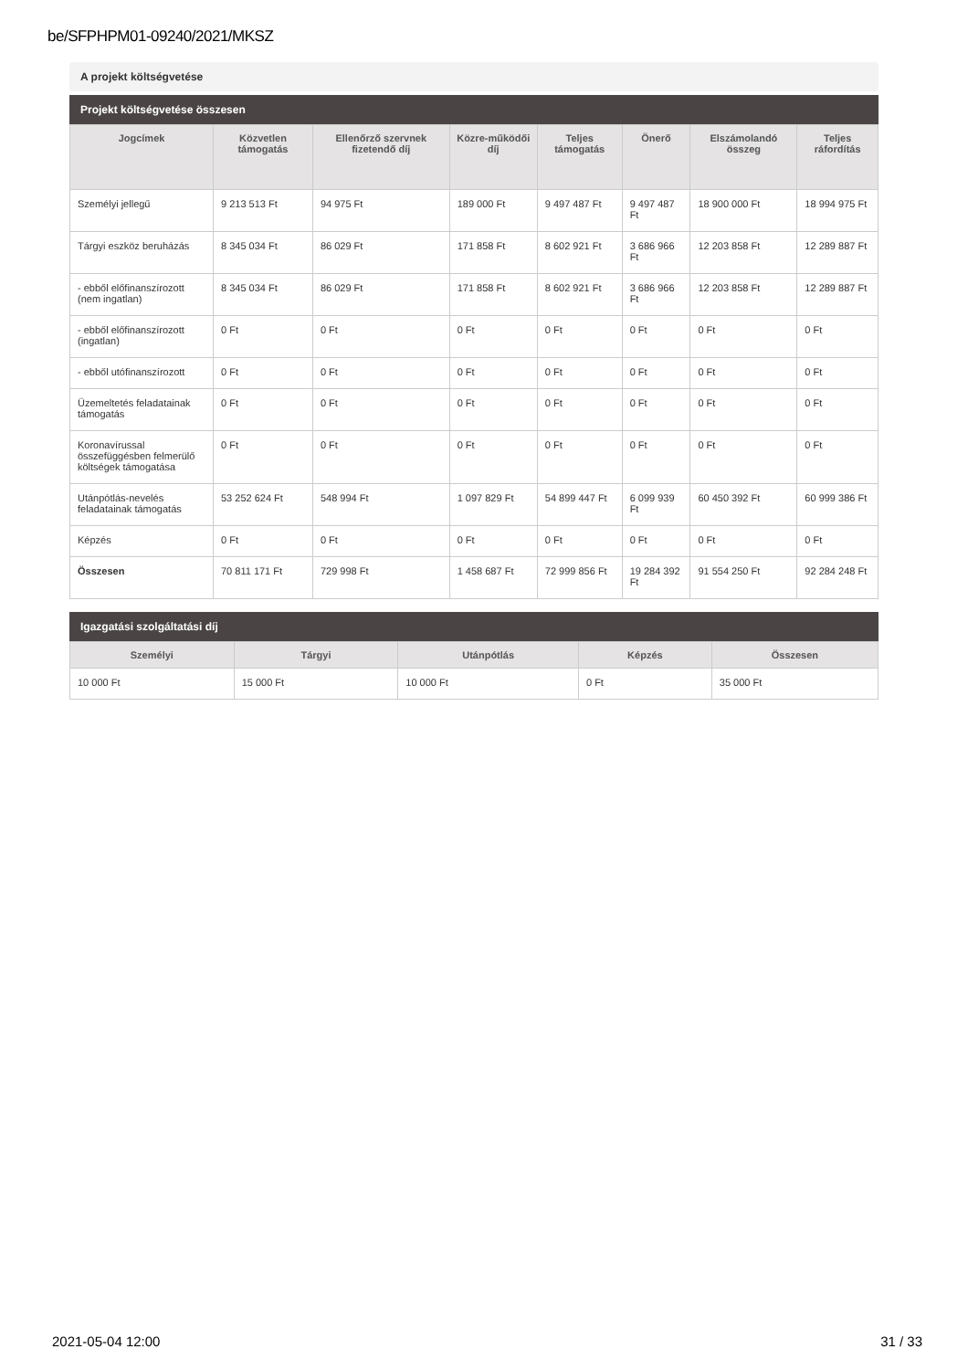be/SFPHPM01-09240/2021/MKSZ
A projekt költségvetése
Projekt költségvetése összesen
| Jogcímek | Közvetlen támogatás | Ellenőrző szervnek fizetendő díj | Közre-működői díj | Teljes támogatás | Önerő | Elszámolandó összeg | Teljes ráfordítás |
| --- | --- | --- | --- | --- | --- | --- | --- |
| Személyi jellegű | 9 213 513 Ft | 94 975 Ft | 189 000 Ft | 9 497 487 Ft | 9 497 487 Ft | 18 900 000 Ft | 18 994 975 Ft |
| Tárgyi eszköz beruházás | 8 345 034 Ft | 86 029 Ft | 171 858 Ft | 8 602 921 Ft | 3 686 966 Ft | 12 203 858 Ft | 12 289 887 Ft |
| - ebből előfinanszírozott (nem ingatlan) | 8 345 034 Ft | 86 029 Ft | 171 858 Ft | 8 602 921 Ft | 3 686 966 Ft | 12 203 858 Ft | 12 289 887 Ft |
| - ebből előfinanszírozott (ingatlan) | 0 Ft | 0 Ft | 0 Ft | 0 Ft | 0 Ft | 0 Ft | 0 Ft |
| - ebből utófinanszírozott | 0 Ft | 0 Ft | 0 Ft | 0 Ft | 0 Ft | 0 Ft | 0 Ft |
| Üzemeltetés feladatainak támogatás | 0 Ft | 0 Ft | 0 Ft | 0 Ft | 0 Ft | 0 Ft | 0 Ft |
| Koronavírussal összefüggésben felmerülő költségek támogatása | 0 Ft | 0 Ft | 0 Ft | 0 Ft | 0 Ft | 0 Ft | 0 Ft |
| Utánpótlás-nevelés feladatainak támogatás | 53 252 624 Ft | 548 994 Ft | 1 097 829 Ft | 54 899 447 Ft | 6 099 939 Ft | 60 450 392 Ft | 60 999 386 Ft |
| Képzés | 0 Ft | 0 Ft | 0 Ft | 0 Ft | 0 Ft | 0 Ft | 0 Ft |
| Összesen | 70 811 171 Ft | 729 998 Ft | 1 458 687 Ft | 72 999 856 Ft | 19 284 392 Ft | 91 554 250 Ft | 92 284 248 Ft |
Igazgatási szolgáltatási díj
| Személyi | Tárgyi | Utánpótlás | Képzés | Összesen |
| --- | --- | --- | --- | --- |
| 10 000 Ft | 15 000 Ft | 10 000 Ft | 0 Ft | 35 000 Ft |
2021-05-04 12:00 31 / 33